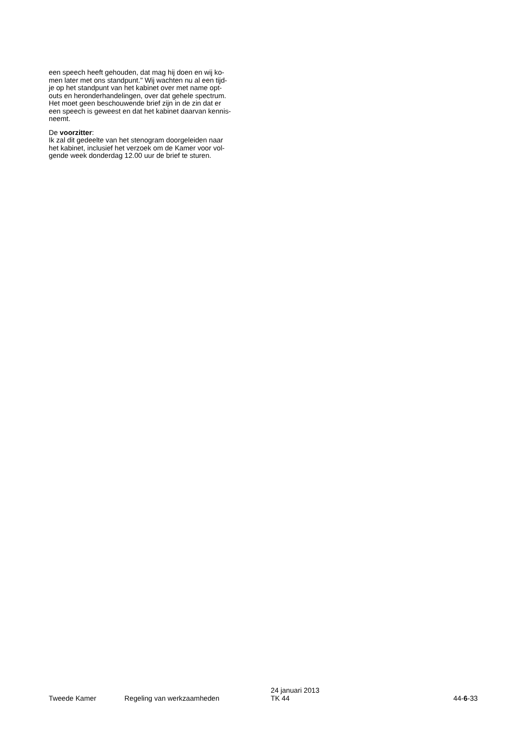een speech heeft gehouden, dat mag hij doen en wij ko-
men later met ons standpunt." Wij wachten nu al een tijd-
je op het standpunt van het kabinet over met name opt-
outs en heronderhandelingen, over dat gehele spectrum.
Het moet geen beschouwende brief zijn in de zin dat er
een speech is geweest en dat het kabinet daarvan kennis-
neemt.
De voorzitter:
Ik zal dit gedeelte van het stenogram doorgeleiden naar
het kabinet, inclusief het verzoek om de Kamer voor vol-
gende week donderdag 12.00 uur de brief te sturen.
Tweede Kamer
Regeling van werkzaamheden
24 januari 2013
TK 44
44-6-33